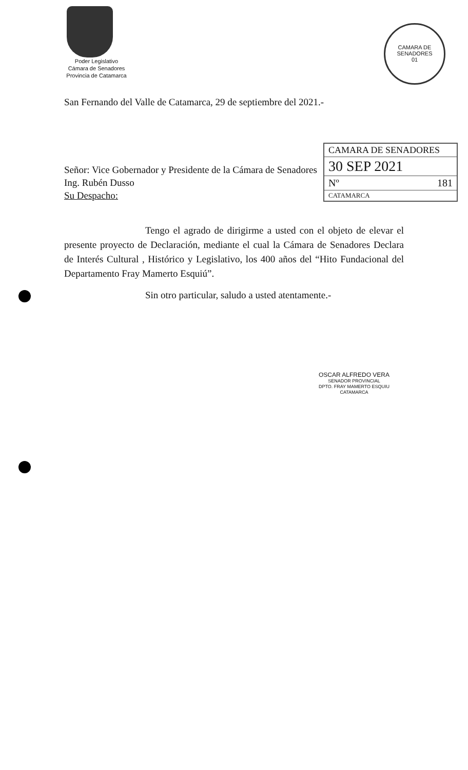Poder Legislativo
Cámara de Senadores
Provincia de Catamarca
CAMARA DE SENADORES
01
San Fernando del Valle de Catamarca, 29 de septiembre del 2021.-
CAMARA DE SENADORES
30 SEP 2021
Nº 181
CATAMARCA
Señor: Vice Gobernador y Presidente de la Cámara de Senadores
Ing. Rubén Dusso
Su Despacho:
Tengo el agrado de dirigirme a usted con el objeto de elevar el presente proyecto de Declaración, mediante el cual la Cámara de Senadores Declara de Interés Cultural , Histórico y Legislativo, los 400 años del “Hito Fundacional del Departamento Fray Mamerto Esquiú”.
Sin otro particular, saludo a usted atentamente.-
OSCAR ALFREDO VERA
SENADOR PROVINCIAL
DPTO. FRAY MAMERTO ESQUIU
CATAMARCA